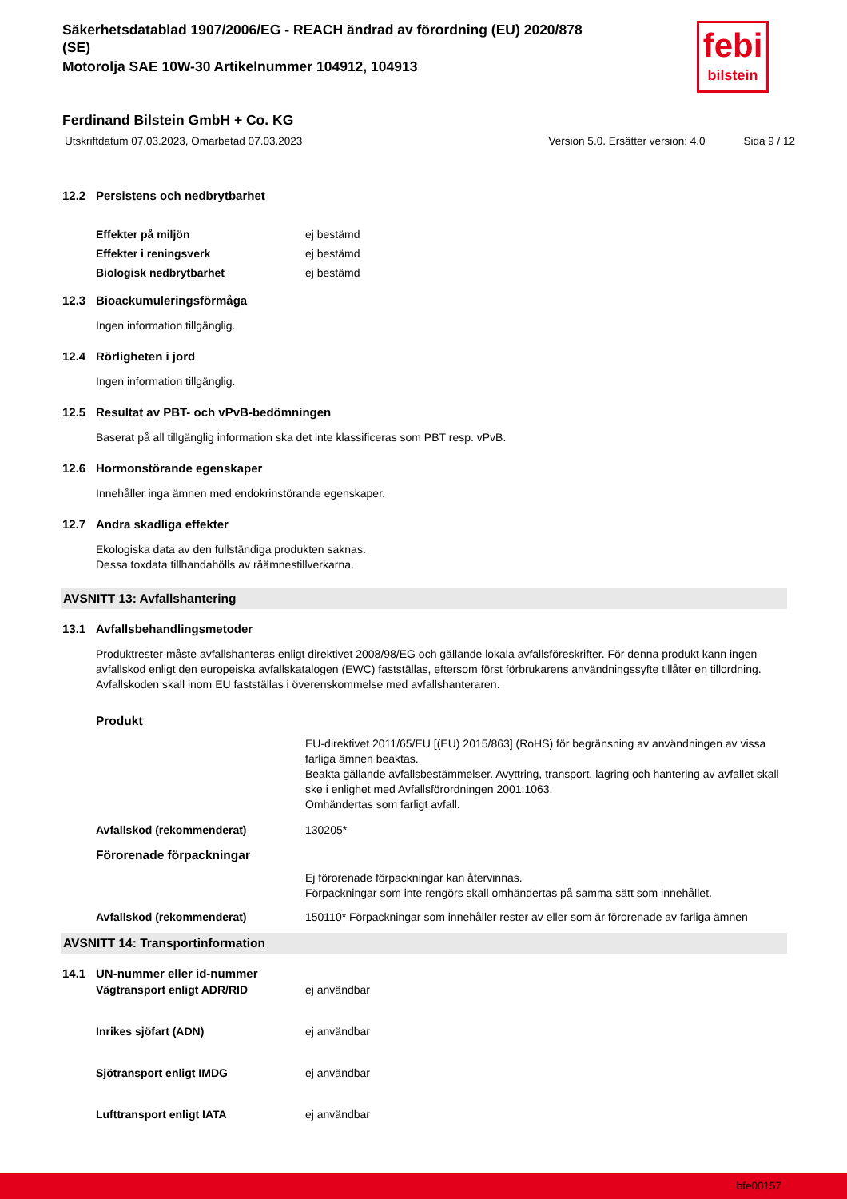febi
bilstein
Säkerhetsdatablad 1907/2006/EG - REACH ändrad av förordning (EU) 2020/878
(SE)
Motorolja SAE 10W-30 Artikelnummer 104912, 104913
Ferdinand Bilstein GmbH + Co. KG
Utskriftdatum 07.03.2023, Omarbetad 07.03.2023 Version 5.0. Ersätter version: 4.0 Sida 9 / 12
12.2 Persistens och nedbrytbarhet
| Effekter på miljön | ej bestämd |
| Effekter i reningsverk | ej bestämd |
| Biologisk nedbrytbarhet | ej bestämd |
12.3 Bioackumuleringsförmåga
Ingen information tillgänglig.
12.4 Rörligheten i jord
Ingen information tillgänglig.
12.5 Resultat av PBT- och vPvB-bedömningen
Baserat på all tillgänglig information ska det inte klassificeras som PBT resp. vPvB.
12.6 Hormonstörande egenskaper
Innehåller inga ämnen med endokrinstörande egenskaper.
12.7 Andra skadliga effekter
Ekologiska data av den fullständiga produkten saknas.
Dessa toxdata tillhandahölls av råämnestillverkarna.
AVSNITT 13: Avfallshantering
13.1 Avfallsbehandlingsmetoder
Produktrester måste avfallshanteras enligt direktivet 2008/98/EG och gällande lokala avfallsföreskrifter. För denna produkt kann ingen avfallskod enligt den europeiska avfallskatalogen (EWC) fastställas, eftersom först förbrukarens användningssyfte tillåter en tillordning. Avfallskoden skall inom EU fastställas i överenskommelse med avfallshanteraren.
Produkt
| | EU-direktivet 2011/65/EU [(EU) 2015/863] (RoHS) för begränsning av användningen av vissa farliga ämnen beaktas. Beakta gällande avfallsbestämmelser. Avyttring, transport, lagring och hantering av avfallet skall ske i enlighet med Avfallsförordningen 2001:1063. Omhändertas som farligt avfall. |
| Avfallskod (rekommenderat) | 130205* |
Förorenade förpackningar
| | Ej förorenade förpackningar kan återvinnas. Förpackningar som inte rengörs skall omhändertas på samma sätt som innehållet. |
| Avfallskod (rekommenderat) | 150110* Förpackningar som innehåller rester av eller som är förorenade av farliga ämnen |
AVSNITT 14: Transportinformation
14.1 UN-nummer eller id-nummer
| Vägtransport enligt ADR/RID | ej användbar |
| Inrikes sjöfart (ADN) | ej användbar |
| Sjötransport enligt IMDG | ej användbar |
| Lufttransport enligt IATA | ej användbar |
bfe00157